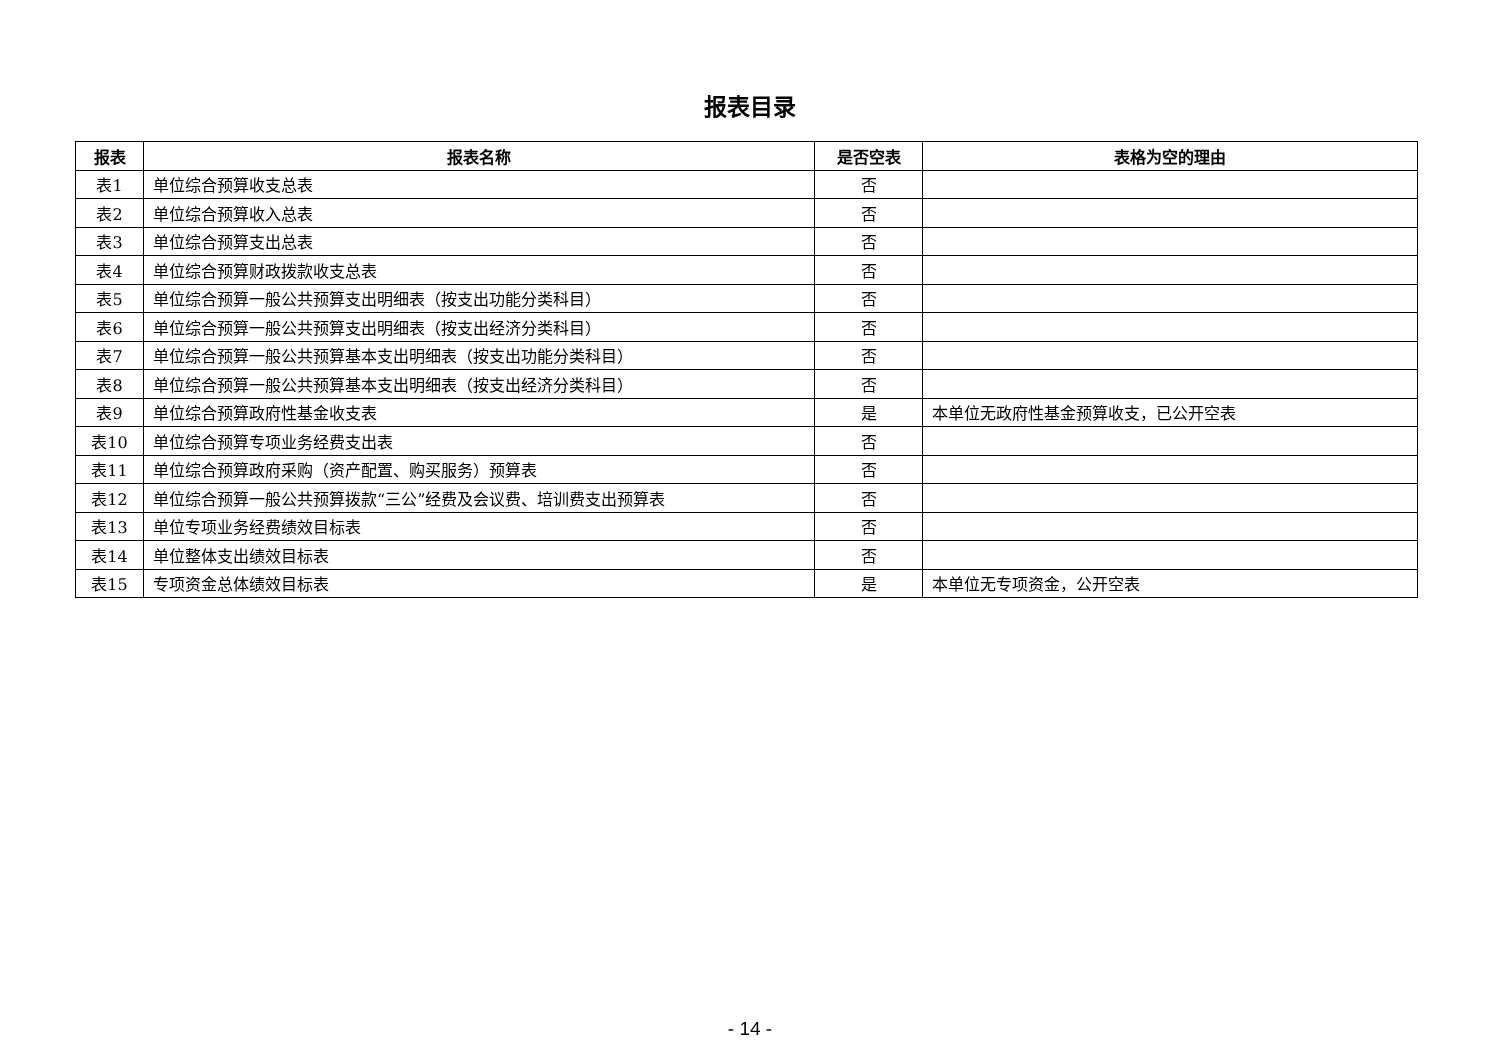报表目录
| 报表 | 报表名称 | 是否空表 | 表格为空的理由 |
| --- | --- | --- | --- |
| 表1 | 单位综合预算收支总表 | 否 | |
| 表2 | 单位综合预算收入总表 | 否 | |
| 表3 | 单位综合预算支出总表 | 否 | |
| 表4 | 单位综合预算财政拨款收支总表 | 否 | |
| 表5 | 单位综合预算一般公共预算支出明细表（按支出功能分类科目） | 否 | |
| 表6 | 单位综合预算一般公共预算支出明细表（按支出经济分类科目） | 否 | |
| 表7 | 单位综合预算一般公共预算基本支出明细表（按支出功能分类科目） | 否 | |
| 表8 | 单位综合预算一般公共预算基本支出明细表（按支出经济分类科目） | 否 | |
| 表9 | 单位综合预算政府性基金收支表 | 是 | 本单位无政府性基金预算收支，已公开空表 |
| 表10 | 单位综合预算专项业务经费支出表 | 否 | |
| 表11 | 单位综合预算政府采购（资产配置、购买服务）预算表 | 否 | |
| 表12 | 单位综合预算一般公共预算拨款“三公”经费及会议费、培训费支出预算表 | 否 | |
| 表13 | 单位专项业务经费绩效目标表 | 否 | |
| 表14 | 单位整体支出绩效目标表 | 否 | |
| 表15 | 专项资金总体绩效目标表 | 是 | 本单位无专项资金，公开空表 |
- 14 -